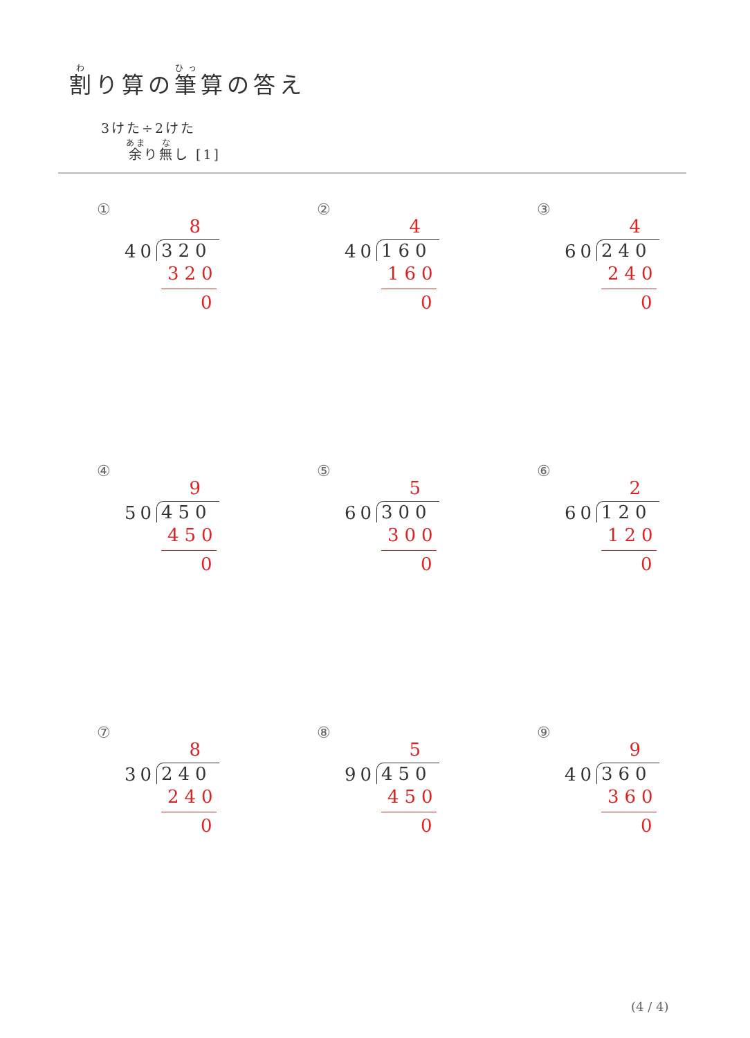割り算の筆算の答え
3けた÷2けた
余り無し [1]
①
8
40 320
320
0
②
4
40 160
160
0
③
4
60 240
240
0
④
9
50 450
450
0
⑤
5
60 300
300
0
⑥
2
60 120
120
0
⑦
8
30 240
240
0
⑧
5
90 450
450
0
⑨
9
40 360
360
0
(4 / 4)